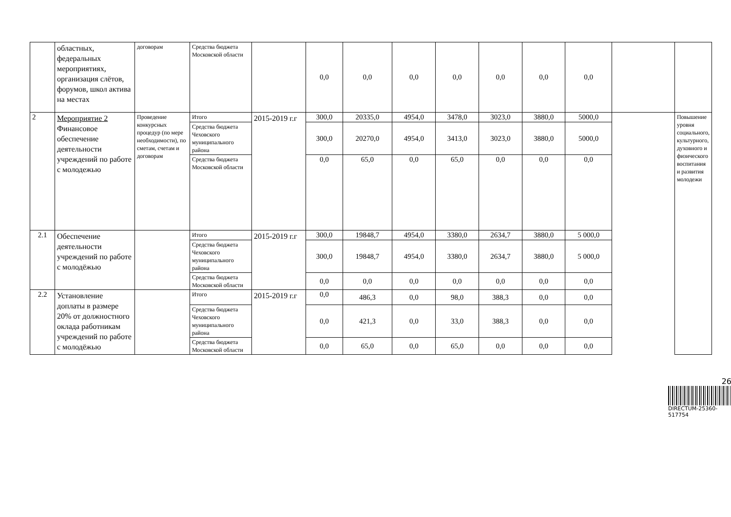| | областных, федеральных мероприятиях, организация слётов, форумов, школ актива на местах | договорам | Средства бюджета Московской области | | 0,0 | 0,0 | 0,0 | 0,0 | 0,0 | 0,0 | 0,0 | | |
| 2 | Мероприятие 2 Финансовое обеспечение деятельности учреждений по работе с молодежью | Проведение конкурсных процедур (по мере необходимости), по сметам, счетам и договорам | Итого | 2015-2019 г.г | 300,0 | 20335,0 | 4954,0 | 3478,0 | 3023,0 | 3880,0 | 5000,0 | | Повышение уровня социального, культурного, духовного и физического воспитания и развития молодежи |
| | | | Средства бюджета Чеховского муниципального района | | 300,0 | 20270,0 | 4954,0 | 3413,0 | 3023,0 | 3880,0 | 5000,0 | | |
| | | | Средства бюджета Московской области | | 0,0 | 65,0 | 0,0 | 65,0 | 0,0 | 0,0 | 0,0 | | |
| 2.1 | Обеспечение деятельности учреждений по работе с молодёжью | | Итого | 2015-2019 г.г | 300,0 | 19848,7 | 4954,0 | 3380,0 | 2634,7 | 3880,0 | 5 000,0 | | |
| | | | Средства бюджета Чеховского муниципального района | | 300,0 | 19848,7 | 4954,0 | 3380,0 | 2634,7 | 3880,0 | 5 000,0 | | |
| | | | Средства бюджета Московской области | | 0,0 | 0,0 | 0,0 | 0,0 | 0,0 | 0,0 | 0,0 | | |
| 2.2 | Установление доплаты в размере 20% от должностного оклада работникам учреждений по работе с молодёжью | | Итого | 2015-2019 г.г | 0,0 | 486,3 | 0,0 | 98,0 | 388,3 | 0,0 | 0,0 | | |
| | | | Средства бюджета Чеховского муниципального района | | 0,0 | 421,3 | 0,0 | 33,0 | 388,3 | 0,0 | 0,0 | | |
| | | | Средства бюджета Московской области | | 0,0 | 65,0 | 0,0 | 65,0 | 0,0 | 0,0 | 0,0 | | |
26
DIRECTUM-25360-517754